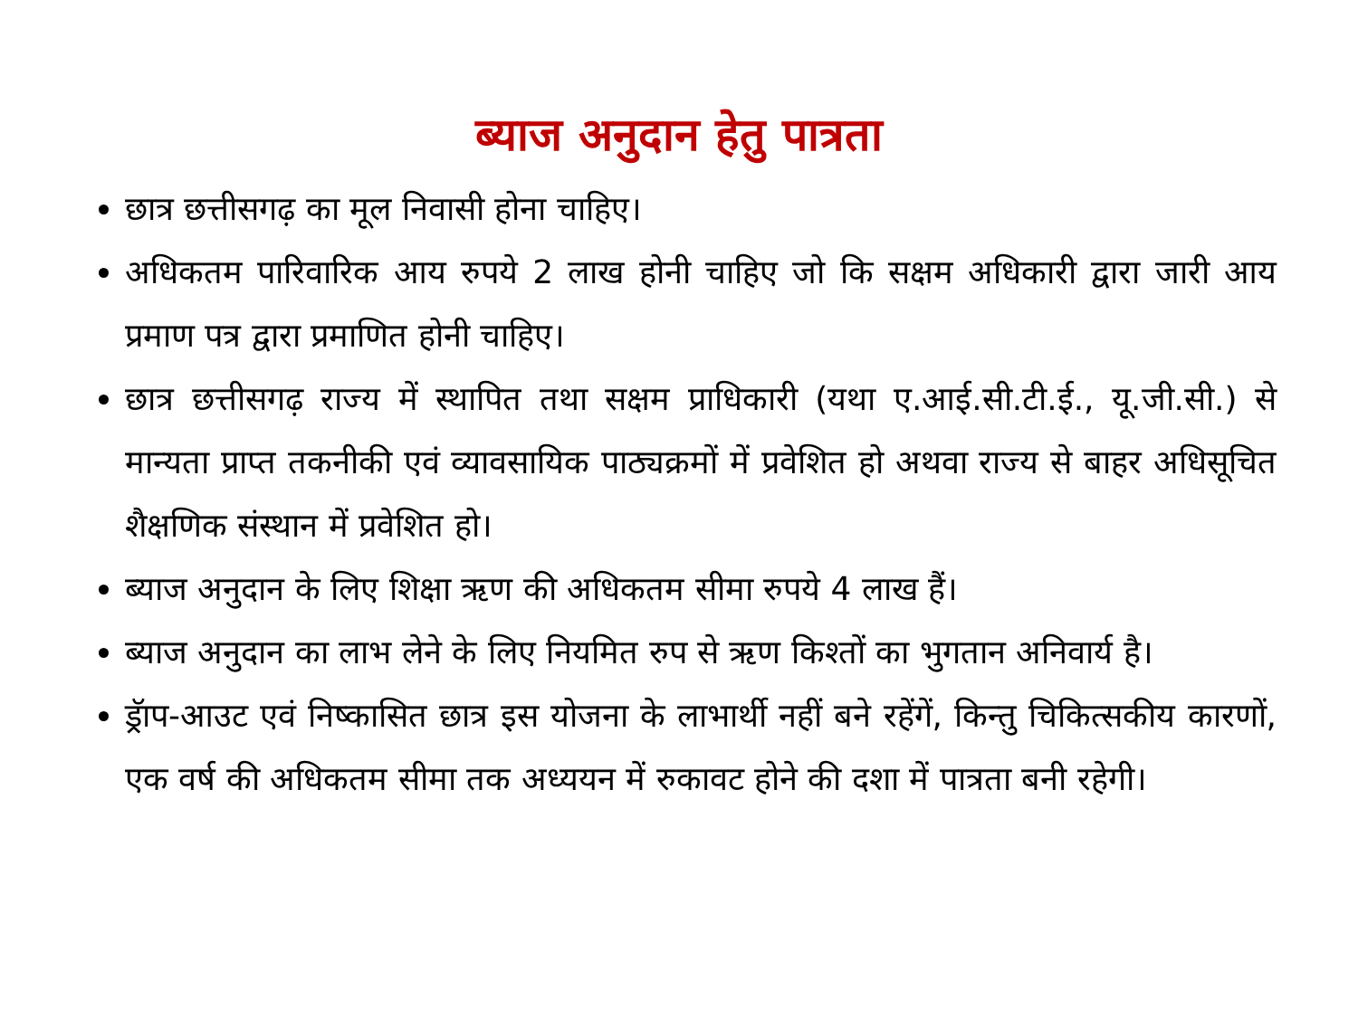ब्याज अनुदान हेतु पात्रता
छात्र छत्तीसगढ़ का मूल निवासी होना चाहिए।
अधिकतम पारिवारिक आय रुपये 2 लाख होनी चाहिए जो कि सक्षम अधिकारी द्वारा जारी आय प्रमाण पत्र द्वारा प्रमाणित होनी चाहिए।
छात्र छत्तीसगढ़ राज्य में स्थापित तथा सक्षम प्राधिकारी (यथा ए.आई.सी.टी.ई., यू.जी.सी.) से मान्यता प्राप्त तकनीकी एवं व्यावसायिक पाठ्यक्रमों में प्रवेशित हो अथवा राज्य से बाहर अधिसूचित शैक्षणिक संस्थान में प्रवेशित हो।
ब्याज अनुदान के लिए शिक्षा ऋण की अधिकतम सीमा रुपये 4 लाख हैं।
ब्याज अनुदान का लाभ लेने के लिए नियमित रुप से ऋण किश्तों का भुगतान अनिवार्य है।
ड्रॅाप-आउट एवं निष्कासित छात्र इस योजना के लाभार्थी नहीं बने रहेंगें, किन्तु चिकित्सकीय कारणों, एक वर्ष की अधिकतम सीमा तक अध्ययन में रुकावट होने की दशा में पात्रता बनी रहेगी।